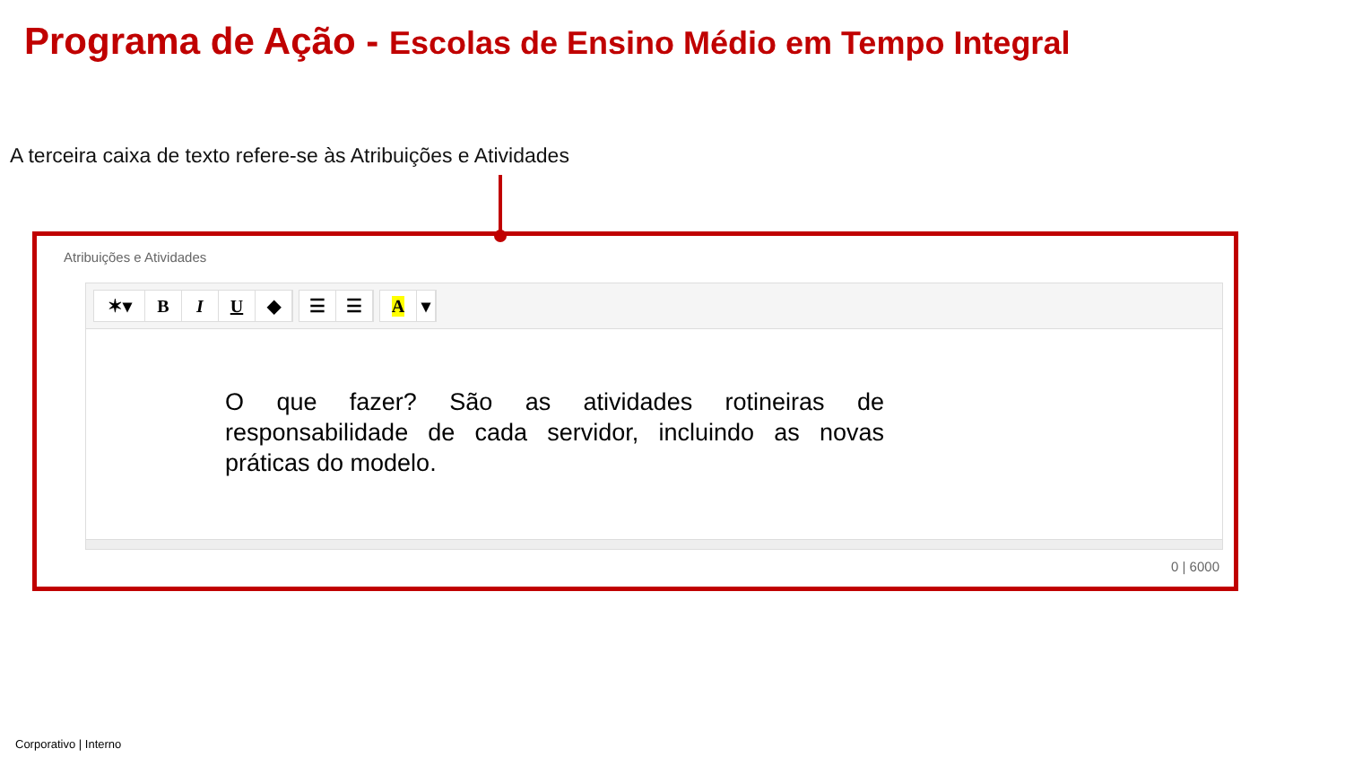Programa de Ação - Escolas de Ensino Médio em Tempo Integral
A terceira caixa de texto refere-se às Atribuições e Atividades
Atribuições e Atividades
✶▾ B I U ◆
☰ ☰
A ▾
O que fazer? São as atividades rotineiras de responsabilidade de cada servidor, incluindo as novas práticas do modelo.
0 | 6000
Corporativo | Interno